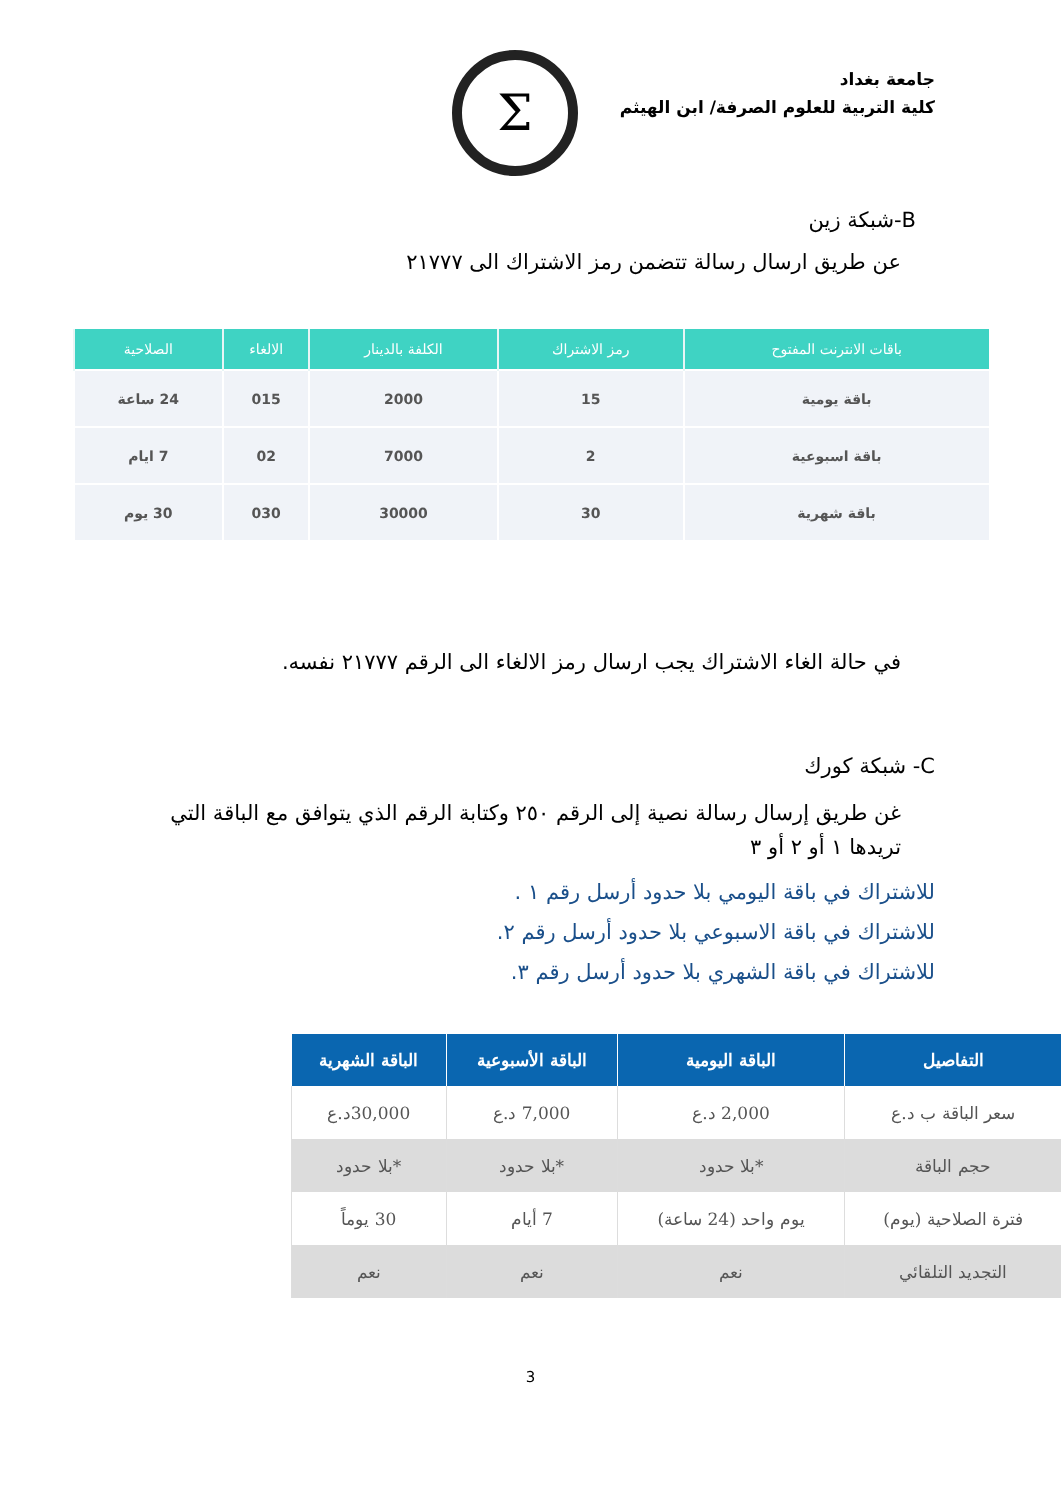جامعة بغداد
كلية التربية للعلوم الصرفة/ ابن الهيثم
Σ
B-شبكة زين
عن طريق ارسال رسالة تتضمن رمز الاشتراك الى ٢١٧٧٧
| باقات الانترنت المفتوح | رمز الاشتراك | الكلفة بالدينار | الالغاء | الصلاحية |
| --- | --- | --- | --- | --- |
| باقة يومية | 15 | 2000 | 015 | 24 ساعة |
| باقة اسبوعية | 2 | 7000 | 02 | 7 ايام |
| باقة شهرية | 30 | 30000 | 030 | 30 يوم |
في حالة الغاء الاشتراك يجب ارسال رمز الالغاء الى الرقم ٢١٧٧٧ نفسه.
C- شبكة كورك
غن طريق إرسال رسالة نصية إلى الرقم ٢٥٠ وكتابة الرقم الذي يتوافق مع الباقة التي تريدها ١ أو ٢ أو ٣
للاشتراك في باقة اليومي بلا حدود أرسل رقم ١ .
للاشتراك في باقة الاسبوعي بلا حدود أرسل رقم ٢.
للاشتراك في باقة الشهري بلا حدود أرسل رقم ٣.
| التفاصيل | الباقة اليومية | الباقة الأسبوعية | الباقة الشهرية |
| --- | --- | --- | --- |
| سعر الباقة ب د.ع | 2,000 د.ع | 7,000 د.ع | 30,000د.ع |
| حجم الباقة | *بلا حدود | *بلا حدود | *بلا حدود |
| فترة الصلاحية (يوم) | يوم واحد (24 ساعة) | 7 أيام | 30 يوماً |
| التجديد التلقائي | نعم | نعم | نعم |
3